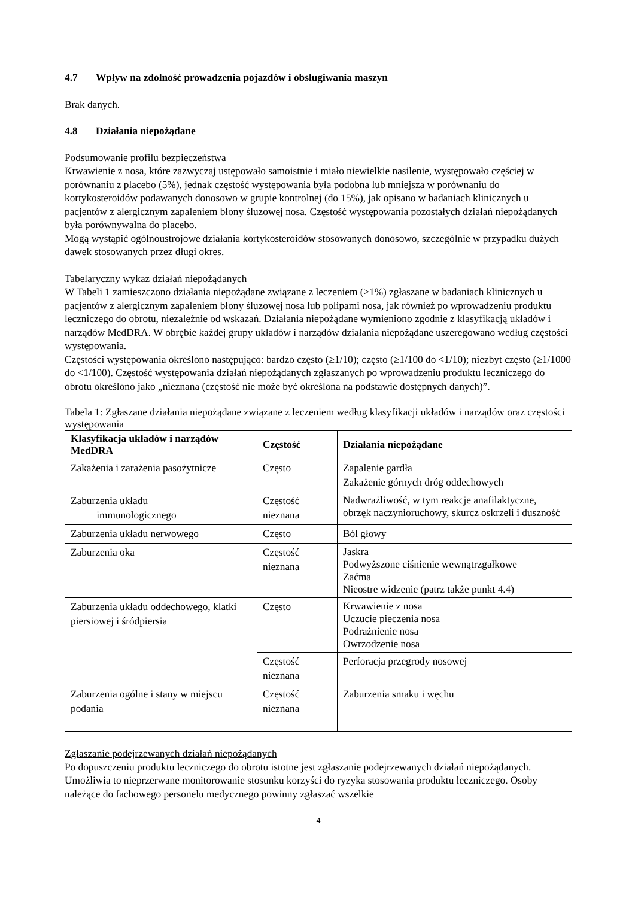4.7 Wpływ na zdolność prowadzenia pojazdów i obsługiwania maszyn
Brak danych.
4.8 Działania niepożądane
Podsumowanie profilu bezpieczeństwa
Krwawienie z nosa, które zazwyczaj ustępowało samoistnie i miało niewielkie nasilenie, występowało częściej w porównaniu z placebo (5%), jednak częstość występowania była podobna lub mniejsza w porównaniu do kortykosteroidów podawanych donosowo w grupie kontrolnej (do 15%), jak opisano w badaniach klinicznych u pacjentów z alergicznym zapaleniem błony śluzowej nosa. Częstość występowania pozostałych działań niepożądanych była porównywalna do placebo.
Mogą wystąpić ogólnoustrojowe działania kortykosteroidów stosowanych donosowo, szczególnie w przypadku dużych dawek stosowanych przez długi okres.
Tabelaryczny wykaz działań niepożądanych
W Tabeli 1 zamieszczono działania niepożądane związane z leczeniem (≥1%) zgłaszane w badaniach klinicznych u pacjentów z alergicznym zapaleniem błony śluzowej nosa lub polipami nosa, jak również po wprowadzeniu produktu leczniczego do obrotu, niezależnie od wskazań. Działania niepożądane wymieniono zgodnie z klasyfikacją układów i narządów MedDRA. W obrębie każdej grupy układów i narządów działania niepożądane uszeregowano według częstości występowania.
Częstości występowania określono następująco: bardzo często (≥1/10); często (≥1/100 do <1/10); niezbyt często (≥1/1000 do <1/100). Częstość występowania działań niepożądanych zgłaszanych po wprowadzeniu produktu leczniczego do obrotu określono jako „nieznana (częstość nie może być określona na podstawie dostępnych danych)”.
Tabela 1: Zgłaszane działania niepożądane związane z leczeniem według klasyfikacji układów i narządów oraz częstości występowania
| Klasyfikacja układów i narządów MedDRA | Częstość | Działania niepożądane |
| --- | --- | --- |
| Zakażenia i zarażenia pasożytnicze | Często | Zapalenie gardła Zakażenie górnych dróg oddechowych |
| Zaburzenia układu immunologicznego | Częstość nieznana | Nadwrażliwość, w tym reakcje anafilaktyczne, obrzęk naczynioruchowy, skurcz oskrzeli i duszność |
| Zaburzenia układu nerwowego | Często | Ból głowy |
| Zaburzenia oka | Częstość nieznana | Jaskra Podwyższone ciśnienie wewnątrzgałkowe Zaćma Nieostre widzenie (patrz także punkt 4.4) |
| Zaburzenia układu oddechowego, klatki piersiowej i śródpiersia | Często | Krwawienie z nosa Uczucie pieczenia nosa Podrażnienie nosa Owrzodzenie nosa |
| | Częstość nieznana | Perforacja przegrody nosowej |
| Zaburzenia ogólne i stany w miejscu podania | Częstość nieznana | Zaburzenia smaku i węchu |
Zgłaszanie podejrzewanych działań niepożądanych
Po dopuszczeniu produktu leczniczego do obrotu istotne jest zgłaszanie podejrzewanych działań niepożądanych. Umożliwia to nieprzerwane monitorowanie stosunku korzyści do ryzyka stosowania produktu leczniczego. Osoby należące do fachowego personelu medycznego powinny zgłaszać wszelkie
4